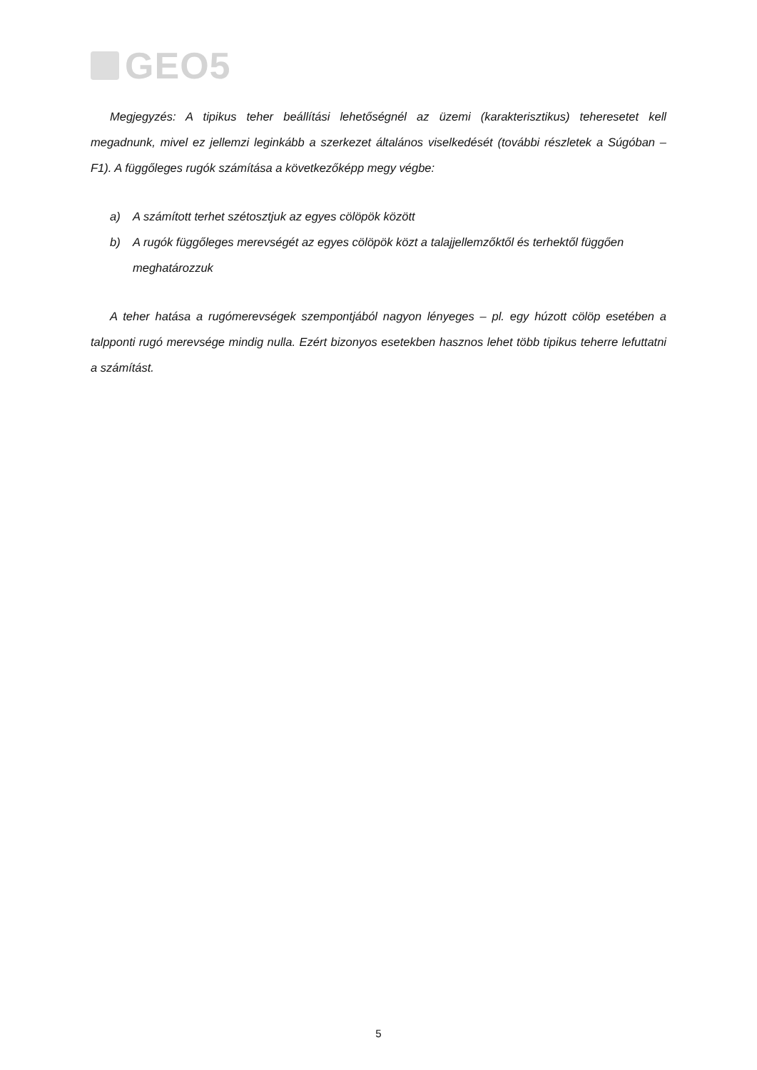GEO5
Megjegyzés: A tipikus teher beállítási lehetőségnél az üzemi (karakterisztikus) teheresetet kell megadnunk, mivel ez jellemzi leginkább a szerkezet általános viselkedését (további részletek a Súgóban – F1). A függőleges rugók számítása a következőképp megy végbe:
a) A számított terhet szétosztjuk az egyes cölöpök között
b) A rugók függőleges merevségét az egyes cölöpök közt a talajjellemzőktől és terhektől függően meghatározzuk
A teher hatása a rugómerevségek szempontjából nagyon lényeges – pl. egy húzott cölöp esetében a talpponti rugó merevsége mindig nulla. Ezért bizonyos esetekben hasznos lehet több tipikus teherre lefuttatni a számítást.
5